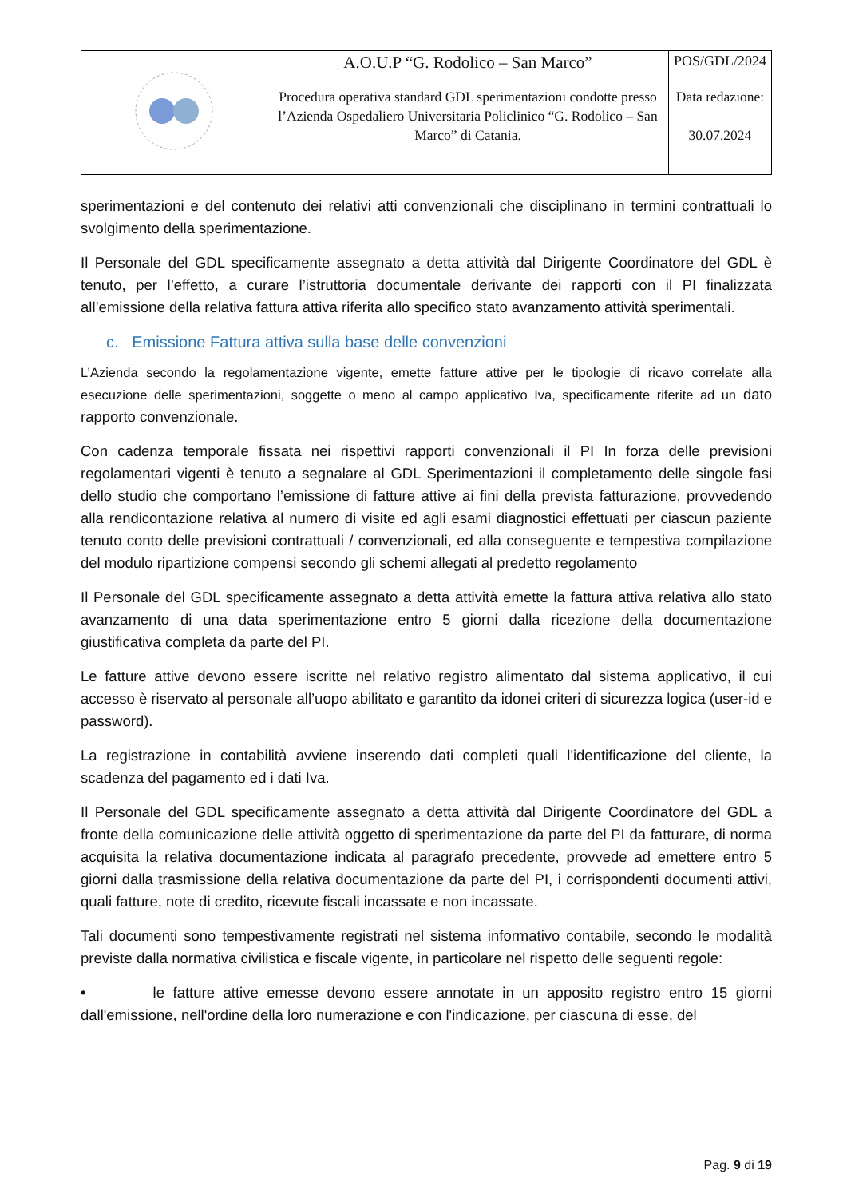| | A.O.U.P “G. Rodolico – San Marco” | POS/GDL/2024 |
| | Procedura operativa standard GDL sperimentazioni condotte presso l’Azienda Ospedaliero Universitaria Policlinico “G. Rodolico – San Marco” di Catania. | Data redazione: 30.07.2024 |
sperimentazioni e del contenuto dei relativi atti convenzionali che disciplinano in termini contrattuali lo svolgimento della sperimentazione.
Il Personale del GDL specificamente assegnato a detta attività dal Dirigente Coordinatore del GDL è tenuto, per l’effetto, a curare l’istruttoria documentale derivante dei rapporti con il PI finalizzata all’emissione della relativa fattura attiva riferita allo specifico stato avanzamento attività sperimentali.
c. Emissione Fattura attiva sulla base delle convenzioni
L’Azienda secondo la regolamentazione vigente, emette fatture attive per le tipologie di ricavo correlate alla esecuzione delle sperimentazioni, soggette o meno al campo applicativo Iva, specificamente riferite ad un dato rapporto convenzionale.
Con cadenza temporale fissata nei rispettivi rapporti convenzionali il PI In forza delle previsioni regolamentari vigenti è tenuto a segnalare al GDL Sperimentazioni il completamento delle singole fasi dello studio che comportano l’emissione di fatture attive ai fini della prevista fatturazione, provvedendo alla rendicontazione relativa al numero di visite ed agli esami diagnostici effettuati per ciascun paziente tenuto conto delle previsioni contrattuali / convenzionali, ed alla conseguente e tempestiva compilazione del modulo ripartizione compensi secondo gli schemi allegati al predetto regolamento
Il Personale del GDL specificamente assegnato a detta attività emette la fattura attiva relativa allo stato avanzamento di una data sperimentazione entro 5 giorni dalla ricezione della documentazione giustificativa completa da parte del PI.
Le fatture attive devono essere iscritte nel relativo registro alimentato dal sistema applicativo, il cui accesso è riservato al personale all’uopo abilitato e garantito da idonei criteri di sicurezza logica (user-id e password).
La registrazione in contabilità avviene inserendo dati completi quali l'identificazione del cliente, la scadenza del pagamento ed i dati Iva.
Il Personale del GDL specificamente assegnato a detta attività dal Dirigente Coordinatore del GDL a fronte della comunicazione delle attività oggetto di sperimentazione da parte del PI da fatturare, di norma acquisita la relativa documentazione indicata al paragrafo precedente, provvede ad emettere entro 5 giorni dalla trasmissione della relativa documentazione da parte del PI, i corrispondenti documenti attivi, quali fatture, note di credito, ricevute fiscali incassate e non incassate.
Tali documenti sono tempestivamente registrati nel sistema informativo contabile, secondo le modalità previste dalla normativa civilistica e fiscale vigente, in particolare nel rispetto delle seguenti regole:
• le fatture attive emesse devono essere annotate in un apposito registro entro 15 giorni dall'emissione, nell'ordine della loro numerazione e con l'indicazione, per ciascuna di esse, del
Pag. 9 di 19